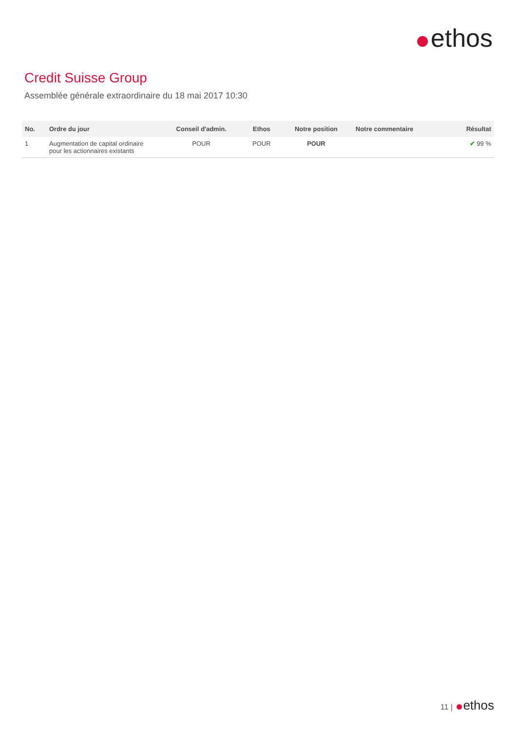ethos
Credit Suisse Group
Assemblée générale extraordinaire du 18 mai 2017 10:30
| No. | Ordre du jour | Conseil d'admin. | Ethos | Notre position | Notre commentaire | Résultat |
| --- | --- | --- | --- | --- | --- | --- |
| 1 | Augmentation de capital ordinaire pour les actionnaires existants | POUR | POUR | POUR | | ✔ 99 % |
11 | ethos